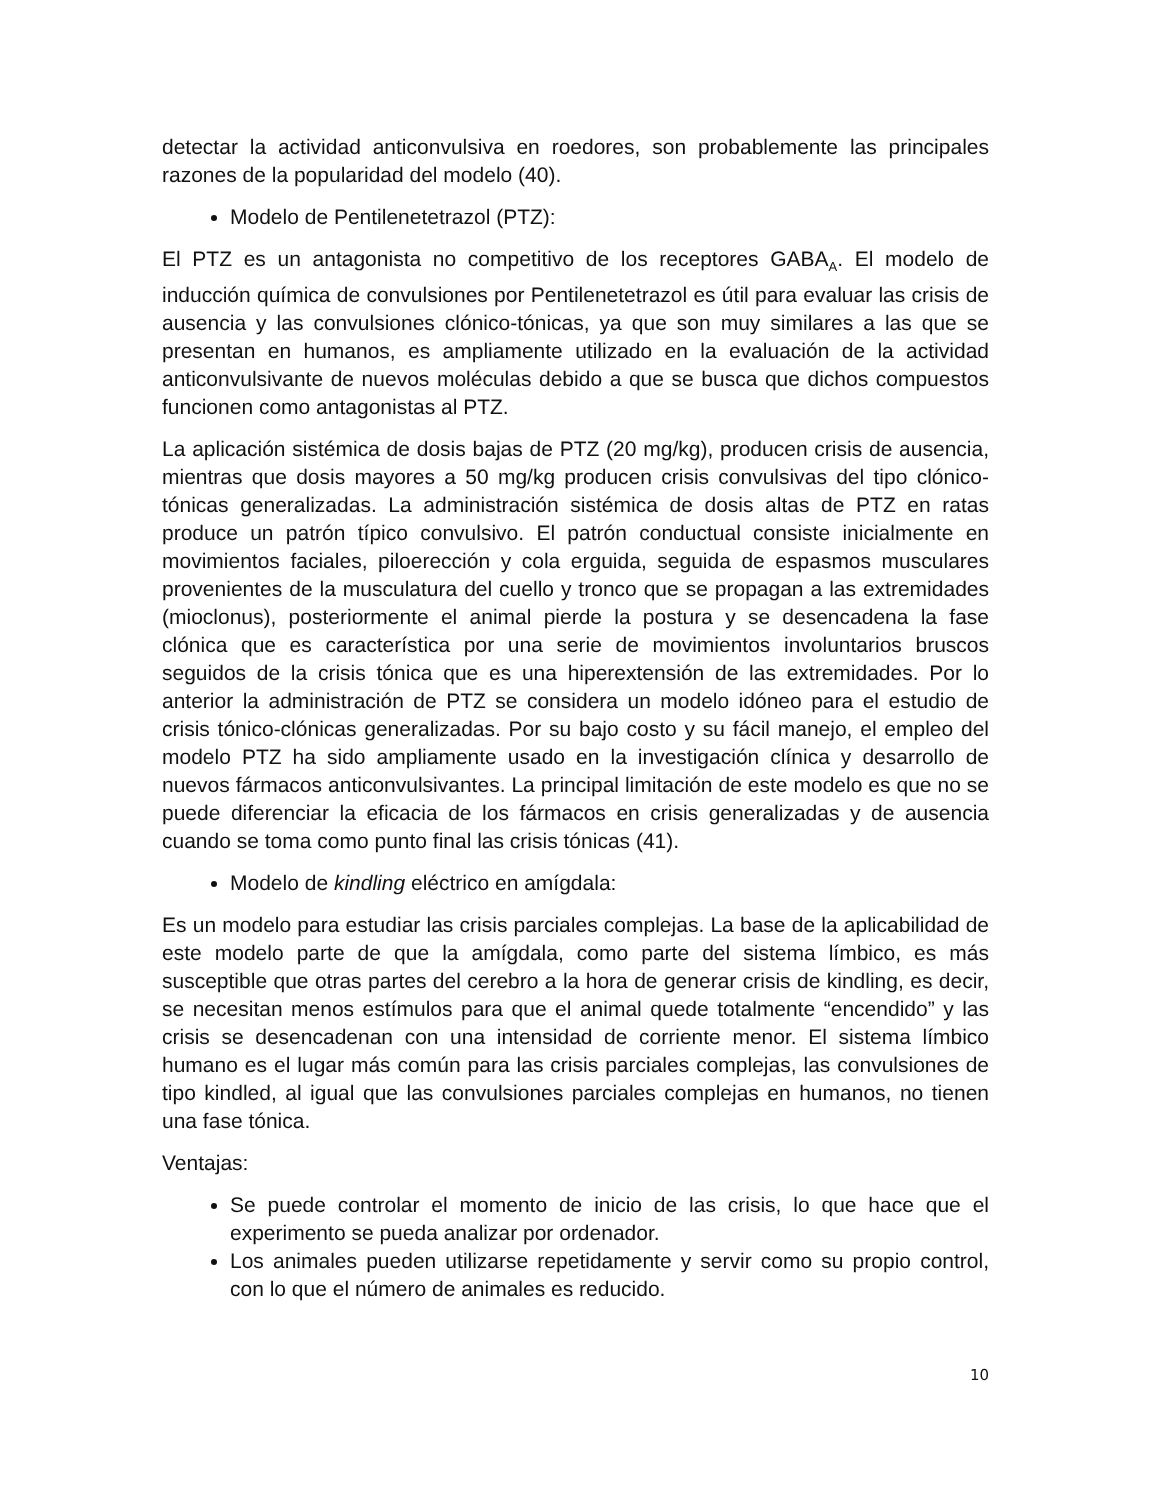detectar la actividad anticonvulsiva en roedores, son probablemente las principales razones de la popularidad del modelo (40).
Modelo de Pentilenetetrazol (PTZ):
El PTZ es un antagonista no competitivo de los receptores GABA<sub>A</sub>. El modelo de inducción química de convulsiones por Pentilenetetrazol es útil para evaluar las crisis de ausencia y las convulsiones clónico-tónicas, ya que son muy similares a las que se presentan en humanos, es ampliamente utilizado en la evaluación de la actividad anticonvulsivante de nuevos moléculas debido a que se busca que dichos compuestos funcionen como antagonistas al PTZ.
La aplicación sistémica de dosis bajas de PTZ (20 mg/kg), producen crisis de ausencia, mientras que dosis mayores a 50 mg/kg producen crisis convulsivas del tipo clónico-tónicas generalizadas. La administración sistémica de dosis altas de PTZ en ratas produce un patrón típico convulsivo. El patrón conductual consiste inicialmente en movimientos faciales, piloerección y cola erguida, seguida de espasmos musculares provenientes de la musculatura del cuello y tronco que se propagan a las extremidades (mioclonus), posteriormente el animal pierde la postura y se desencadena la fase clónica que es característica por una serie de movimientos involuntarios bruscos seguidos de la crisis tónica que es una hiperextensión de las extremidades. Por lo anterior la administración de PTZ se considera un modelo idóneo para el estudio de crisis tónico-clónicas generalizadas. Por su bajo costo y su fácil manejo, el empleo del modelo PTZ ha sido ampliamente usado en la investigación clínica y desarrollo de nuevos fármacos anticonvulsivantes. La principal limitación de este modelo es que no se puede diferenciar la eficacia de los fármacos en crisis generalizadas y de ausencia cuando se toma como punto final las crisis tónicas (41).
Modelo de kindling eléctrico en amígdala:
Es un modelo para estudiar las crisis parciales complejas. La base de la aplicabilidad de este modelo parte de que la amígdala, como parte del sistema límbico, es más susceptible que otras partes del cerebro a la hora de generar crisis de kindling, es decir, se necesitan menos estímulos para que el animal quede totalmente “encendido” y las crisis se desencadenan con una intensidad de corriente menor. El sistema límbico humano es el lugar más común para las crisis parciales complejas, las convulsiones de tipo kindled, al igual que las convulsiones parciales complejas en humanos, no tienen una fase tónica.
Ventajas:
Se puede controlar el momento de inicio de las crisis, lo que hace que el experimento se pueda analizar por ordenador.
Los animales pueden utilizarse repetidamente y servir como su propio control, con lo que el número de animales es reducido.
10